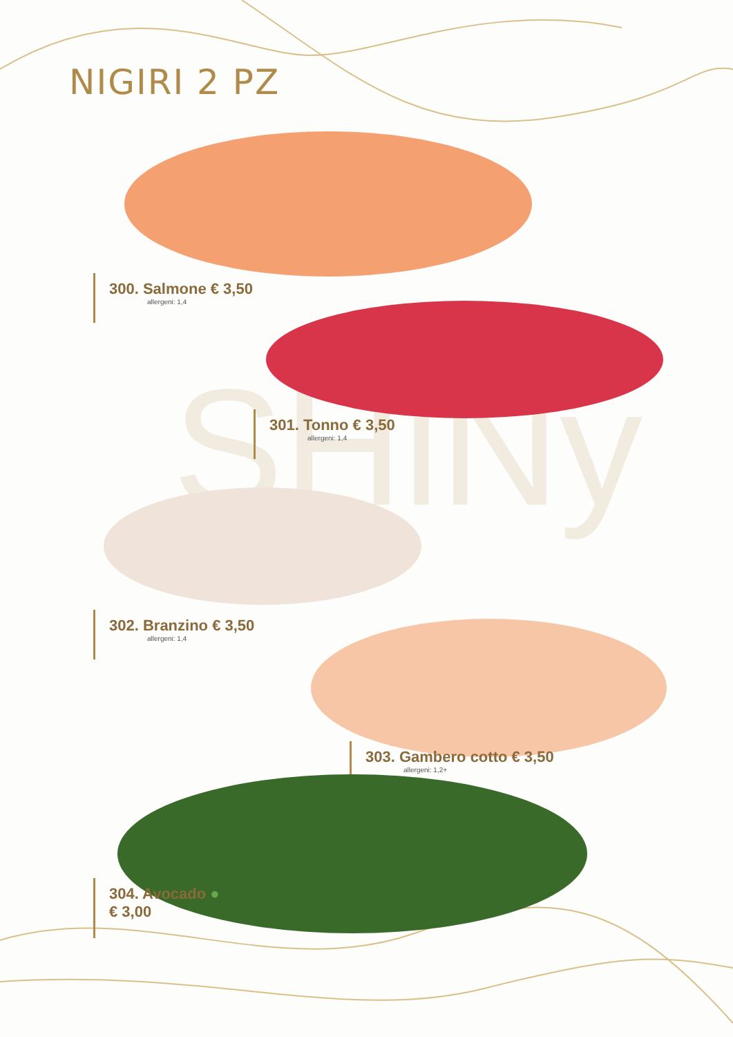SHiNy
NIGIRI 2 PZ
300. Salmone € 3,50
allergeni: 1,4
301. Tonno € 3,50
allergeni: 1,4
302. Branzino € 3,50
allergeni: 1,4
303. Gambero cotto € 3,50
allergeni: 1,2+
304. Avocado ●
€ 3,00